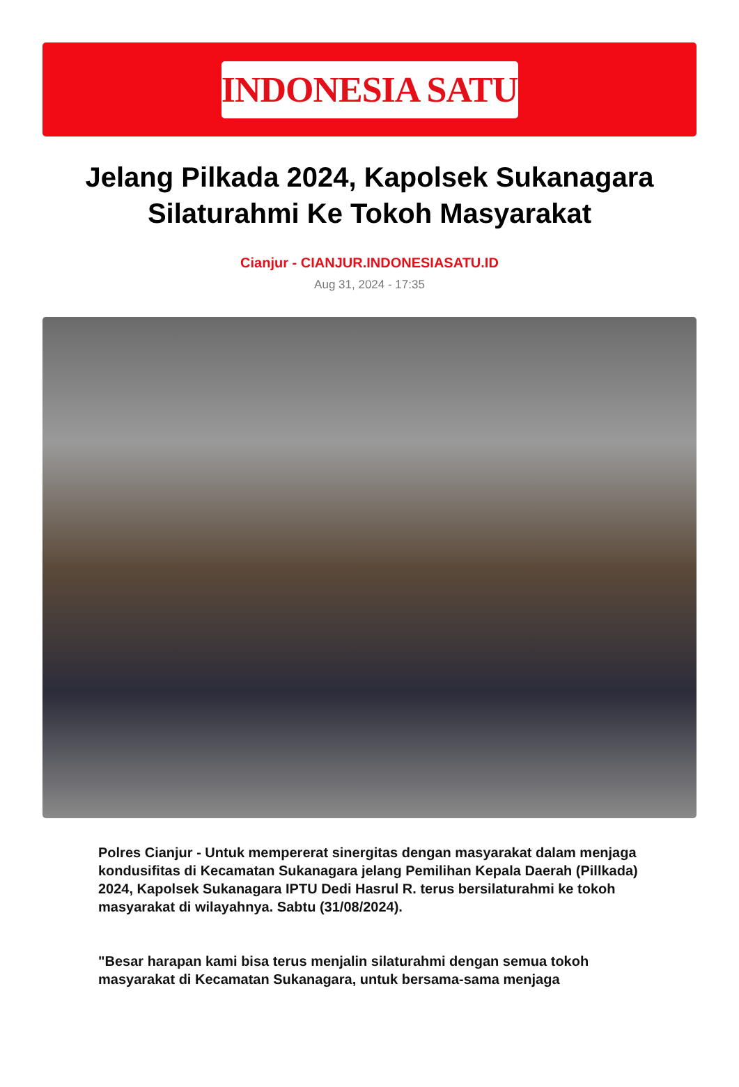INDONESIA SATU
Jelang Pilkada 2024, Kapolsek Sukanagara Silaturahmi Ke Tokoh Masyarakat
Cianjur - CIANJUR.INDONESIASATU.ID
Aug 31, 2024 - 17:35
Polres Cianjur - Untuk mempererat sinergitas dengan masyarakat dalam menjaga kondusifitas di Kecamatan Sukanagara jelang Pemilihan Kepala Daerah (Pillkada) 2024, Kapolsek Sukanagara IPTU Dedi Hasrul R. terus bersilaturahmi ke tokoh masyarakat di wilayahnya. Sabtu (31/08/2024).
"Besar harapan kami bisa terus menjalin silaturahmi dengan semua tokoh masyarakat di Kecamatan Sukanagara, untuk bersama-sama menjaga